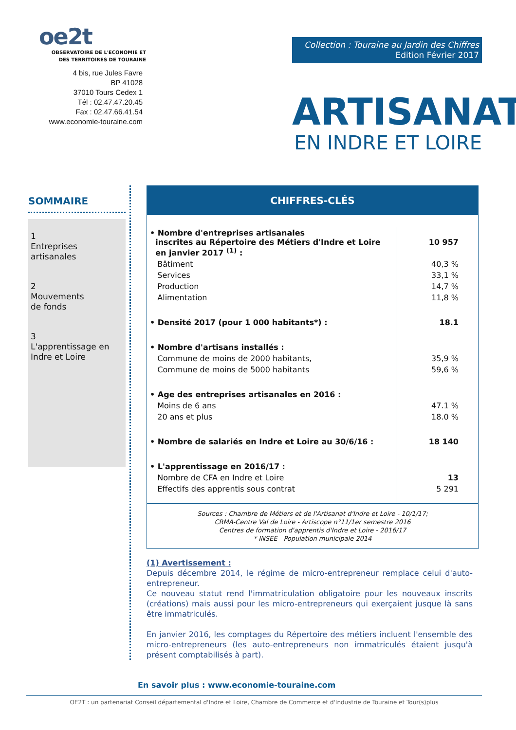oe2t
OBSERVATOIRE DE L'ECONOMIE ET
DES TERRITOIRES DE TOURAINE
4 bis, rue Jules Favre
BP 41028
37010 Tours Cedex 1
Tél : 02.47.47.20.45
Fax : 02.47.66.41.54
www.economie-touraine.com
Collection : Touraine au Jardin des Chiffres
Edition Février 2017
ARTISANAT
EN INDRE ET LOIRE
SOMMAIRE
1
Entreprises
artisanales
2
Mouvements
de fonds
3
L'apprentissage en
Indre et Loire
CHIFFRES-CLÉS
| • Nombre d'entreprises artisanales inscrites au Répertoire des Métiers d'Indre et Loire en janvier 2017 <sup>(1)</sup> : | 10 957 |
| Bâtiment | 40,3 % |
| Services | 33,1 % |
| Production | 14,7 % |
| Alimentation | 11,8 % |
| • Densité 2017 (pour 1 000 habitants*) : | 18.1 |
| • Nombre d'artisans installés : | |
| Commune de moins de 2000 habitants, | 35,9 % |
| Commune de moins de 5000 habitants | 59,6 % |
| • Age des entreprises artisanales en 2016 : | |
| Moins de 6 ans | 47.1 % |
| 20 ans et plus | 18.0 % |
| • Nombre de salariés en Indre et Loire au 30/6/16 : | 18 140 |
| • L'apprentissage en 2016/17 : | |
| Nombre de CFA en Indre et Loire | 13 |
| Effectifs des apprentis sous contrat | 5 291 |
Sources : Chambre de Métiers et de l'Artisanat d'Indre et Loire - 10/1/17;
CRMA-Centre Val de Loire - Artiscope n°11/1er semestre 2016
Centres de formation d'apprentis d'Indre et Loire - 2016/17
* INSEE - Population municipale 2014
(1) Avertissement :
Depuis décembre 2014, le régime de micro-entrepreneur remplace celui d'auto-entrepreneur.
Ce nouveau statut rend l'immatriculation obligatoire pour les nouveaux inscrits (créations) mais aussi pour les micro-entrepreneurs qui exerçaient jusque là sans être immatriculés.
En janvier 2016, les comptages du Répertoire des métiers incluent l'ensemble des micro-entrepreneurs (les auto-entrepreneurs non immatriculés étaient jusqu'à présent comptabilisés à part).
En savoir plus : www.economie-touraine.com
OE2T : un partenariat Conseil départemental d'Indre et Loire, Chambre de Commerce et d'Industrie de Touraine et Tour(s)plus